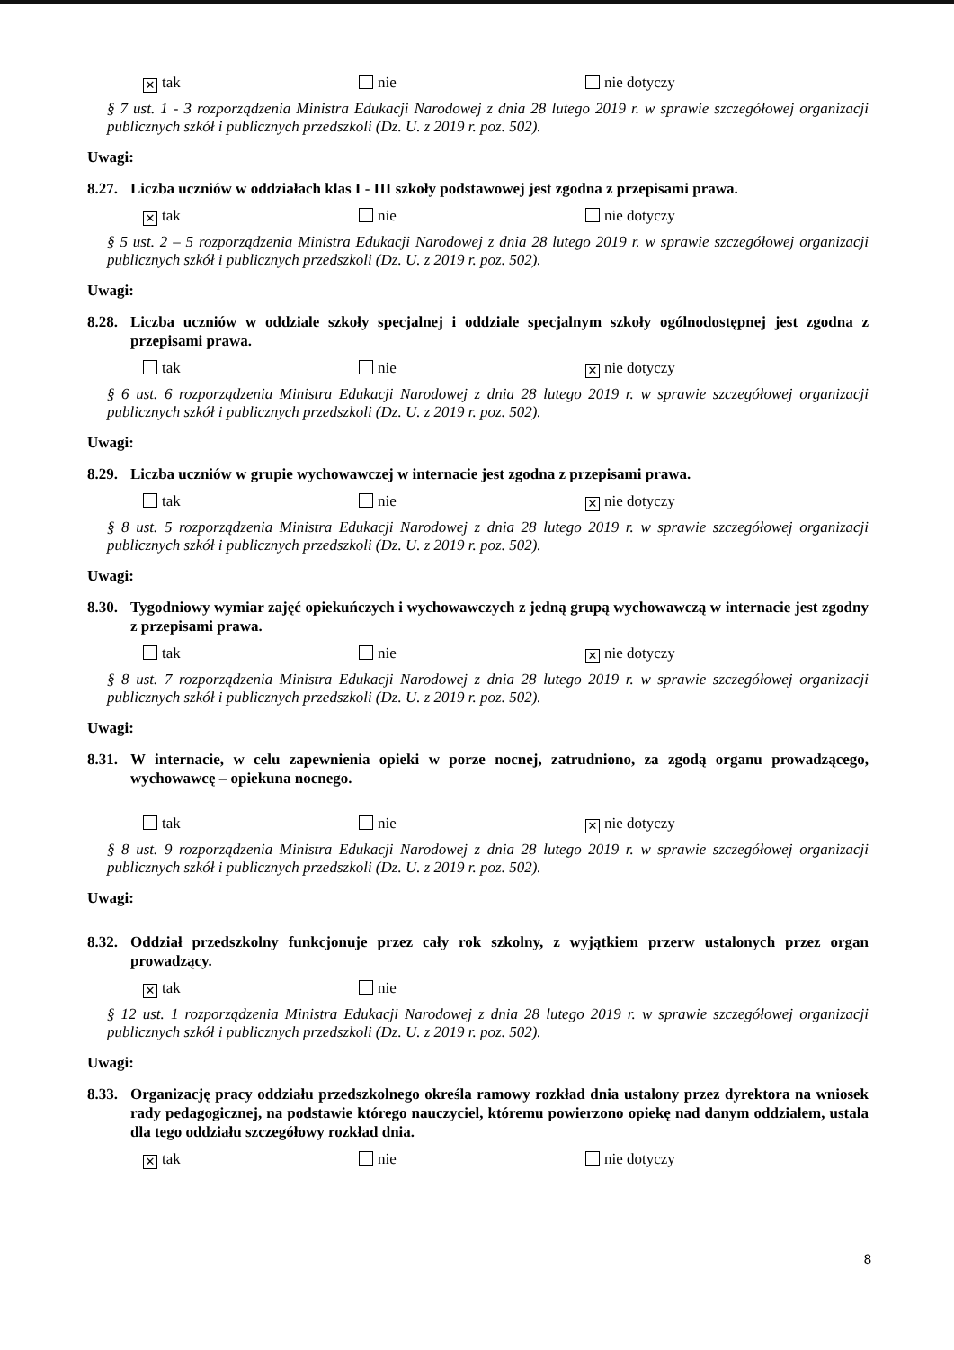✕ tak nie nie dotyczy
§ 7 ust. 1 - 3 rozporządzenia Ministra Edukacji Narodowej z dnia 28 lutego 2019 r. w sprawie szczegółowej organizacji publicznych szkół i publicznych przedszkoli (Dz. U. z 2019 r. poz. 502).
Uwagi:
8.27. Liczba uczniów w oddziałach klas I - III szkoły podstawowej jest zgodna z przepisami prawa.
✕ tak nie nie dotyczy
§ 5 ust. 2 – 5 rozporządzenia Ministra Edukacji Narodowej z dnia 28 lutego 2019 r. w sprawie szczegółowej organizacji publicznych szkół i publicznych przedszkoli (Dz. U. z 2019 r. poz. 502).
Uwagi:
8.28. Liczba uczniów w oddziale szkoły specjalnej i oddziale specjalnym szkoły ogólnodostępnej jest zgodna z przepisami prawa.
tak nie ✕ nie dotyczy
§ 6 ust. 6 rozporządzenia Ministra Edukacji Narodowej z dnia 28 lutego 2019 r. w sprawie szczegółowej organizacji publicznych szkół i publicznych przedszkoli (Dz. U. z 2019 r. poz. 502).
Uwagi:
8.29. Liczba uczniów w grupie wychowawczej w internacie jest zgodna z przepisami prawa.
tak nie ✕ nie dotyczy
§ 8 ust. 5 rozporządzenia Ministra Edukacji Narodowej z dnia 28 lutego 2019 r. w sprawie szczegółowej organizacji publicznych szkół i publicznych przedszkoli (Dz. U. z 2019 r. poz. 502).
Uwagi:
8.30. Tygodniowy wymiar zajęć opiekuńczych i wychowawczych z jedną grupą wychowawczą w internacie jest zgodny z przepisami prawa.
tak nie ✕ nie dotyczy
§ 8 ust. 7 rozporządzenia Ministra Edukacji Narodowej z dnia 28 lutego 2019 r. w sprawie szczegółowej organizacji publicznych szkół i publicznych przedszkoli (Dz. U. z 2019 r. poz. 502).
Uwagi:
8.31. W internacie, w celu zapewnienia opieki w porze nocnej, zatrudniono, za zgodą organu prowadzącego, wychowawcę – opiekuna nocnego.
tak nie ✕ nie dotyczy
§ 8 ust. 9 rozporządzenia Ministra Edukacji Narodowej z dnia 28 lutego 2019 r. w sprawie szczegółowej organizacji publicznych szkół i publicznych przedszkoli (Dz. U. z 2019 r. poz. 502).
Uwagi:
8.32. Oddział przedszkolny funkcjonuje przez cały rok szkolny, z wyjątkiem przerw ustalonych przez organ prowadzący.
✕ tak nie
§ 12 ust. 1 rozporządzenia Ministra Edukacji Narodowej z dnia 28 lutego 2019 r. w sprawie szczegółowej organizacji publicznych szkół i publicznych przedszkoli (Dz. U. z 2019 r. poz. 502).
Uwagi:
8.33. Organizację pracy oddziału przedszkolnego określa ramowy rozkład dnia ustalony przez dyrektora na wniosek rady pedagogicznej, na podstawie którego nauczyciel, któremu powierzono opiekę nad danym oddziałem, ustala dla tego oddziału szczegółowy rozkład dnia.
✕ tak nie nie dotyczy
8